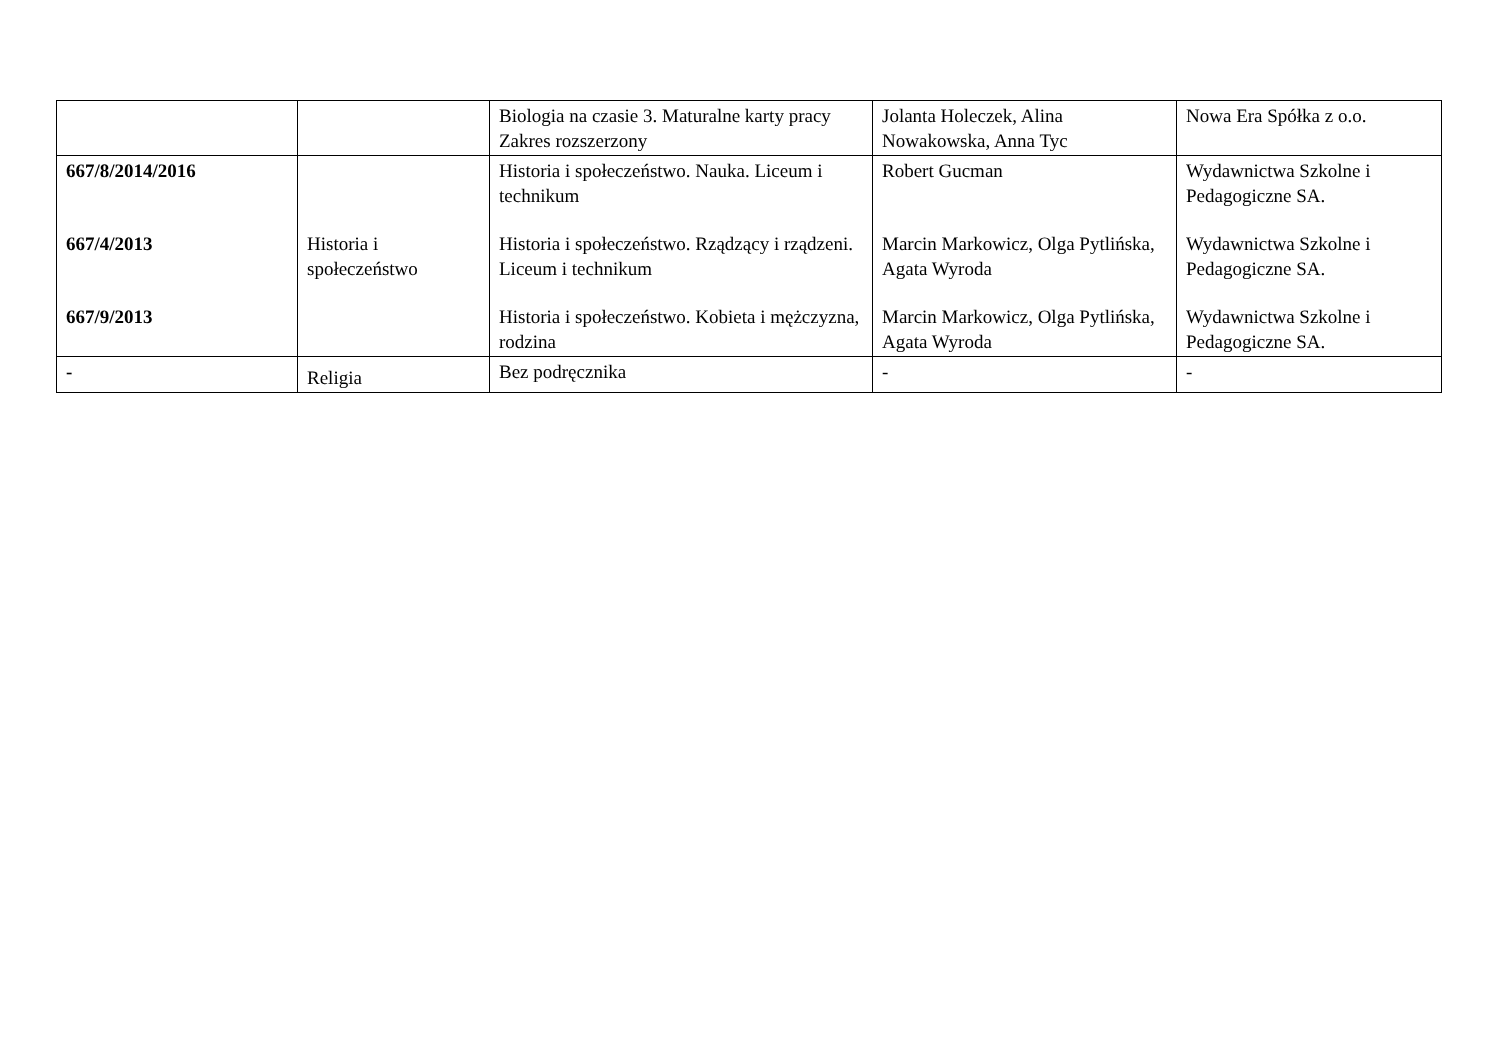| | | Biologia na czasie 3. Maturalne karty pracy Zakres rozszerzony | Jolanta Holeczek, Alina Nowakowska, Anna Tyc | Nowa Era Spółka z o.o. |
| 667/8/2014/2016 667/4/2013 667/9/2013 | Historia i społeczeństwo | Historia i społeczeństwo. Nauka. Liceum i technikum Historia i społeczeństwo. Rządzący i rządzeni. Liceum i technikum Historia i społeczeństwo. Kobieta i mężczyzna, rodzina | Robert Gucman Marcin Markowicz, Olga Pytlińska, Agata Wyroda Marcin Markowicz, Olga Pytlińska, Agata Wyroda | Wydawnictwa Szkolne i Pedagogiczne SA. Wydawnictwa Szkolne i Pedagogiczne SA. Wydawnictwa Szkolne i Pedagogiczne SA. |
| - | Religia | Bez podręcznika | - | - |